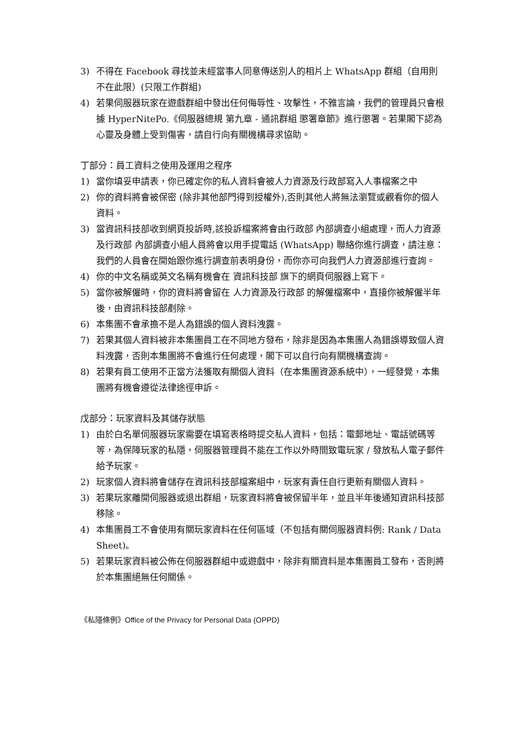3) 不得在 Facebook 尋找並未經當事人同意傳送別人的相片上 WhatsApp 群組（自用則不在此限）(只限工作群組)
4) 若果伺服器玩家在遊戲群組中發出任何侮辱性、攻擊性，不雅言論，我們的管理員只會根據 HyperNitePo.《伺服器總規 第九章 - 通訊群組 懲署章節》進行懲署。若果閣下認為心靈及身體上受到傷害，請自行向有關機構尋求協助。
丁部分：員工資料之使用及運用之程序
1) 當你填妥申請表，你已確定你的私人資料會被人力資源及行政部寫入人事檔案之中
2) 你的資料將會被保密 (除非其他部門得到授權外),否則其他人將無法瀏覽或觀看你的個人資料。
3) 當資訊科技部收到網頁投訴時,該投訴檔案將會由行政部 內部調查小組處理，而人力資源及行政部 內部調查小組人員將會以用手提電話 (WhatsApp) 聯絡你進行調查，請注意：我們的人員會在開始跟你進行調查前表明身份，而你亦可向我們人力資源部進行查詢。
4) 你的中文名稱或英文名稱有機會在 資訊科技部 旗下的網頁伺服器上寫下。
5) 當你被解僱時，你的資料將會留在 人力資源及行政部 的解僱檔案中，直接你被解僱半年後，由資訊科技部剷除。
6) 本集團不會承擔不是人為錯誤的個人資料洩露。
7) 若果其個人資料被非本集團員工在不同地方發布，除非是因為本集團人為錯誤導致個人資料洩露，否則本集團將不會進行任何處理，閣下可以自行向有關機構查詢。
8) 若果有員工使用不正當方法獲取有關個人資料（在本集團資源系統中），一經發覺，本集團將有機會遵從法律途徑申訴。
戊部分：玩家資料及其儲存狀態
1) 由於白名單伺服器玩家需要在填寫表格時提交私人資料，包括：電郵地址、電話號碼等等，為保障玩家的私隱，伺服器管理員不能在工作以外時間致電玩家 / 發放私人電子郵件給予玩家。
2) 玩家個人資料將會儲存在資訊科技部檔案組中，玩家有責任自行更新有關個人資料。
3) 若果玩家離開伺服器或退出群組，玩家資料將會被保留半年，並且半年後通知資訊科技部移除。
4) 本集團員工不會使用有關玩家資料在任何區域（不包括有關伺服器資料例: Rank / Data Sheet)。
5) 若果玩家資料被公佈在伺服器群組中或遊戲中，除非有關資料是本集團員工發布，否則將於本集團絕無任何關係。
《私隱條例》Office of the Privacy for Personal Data (OPPD)